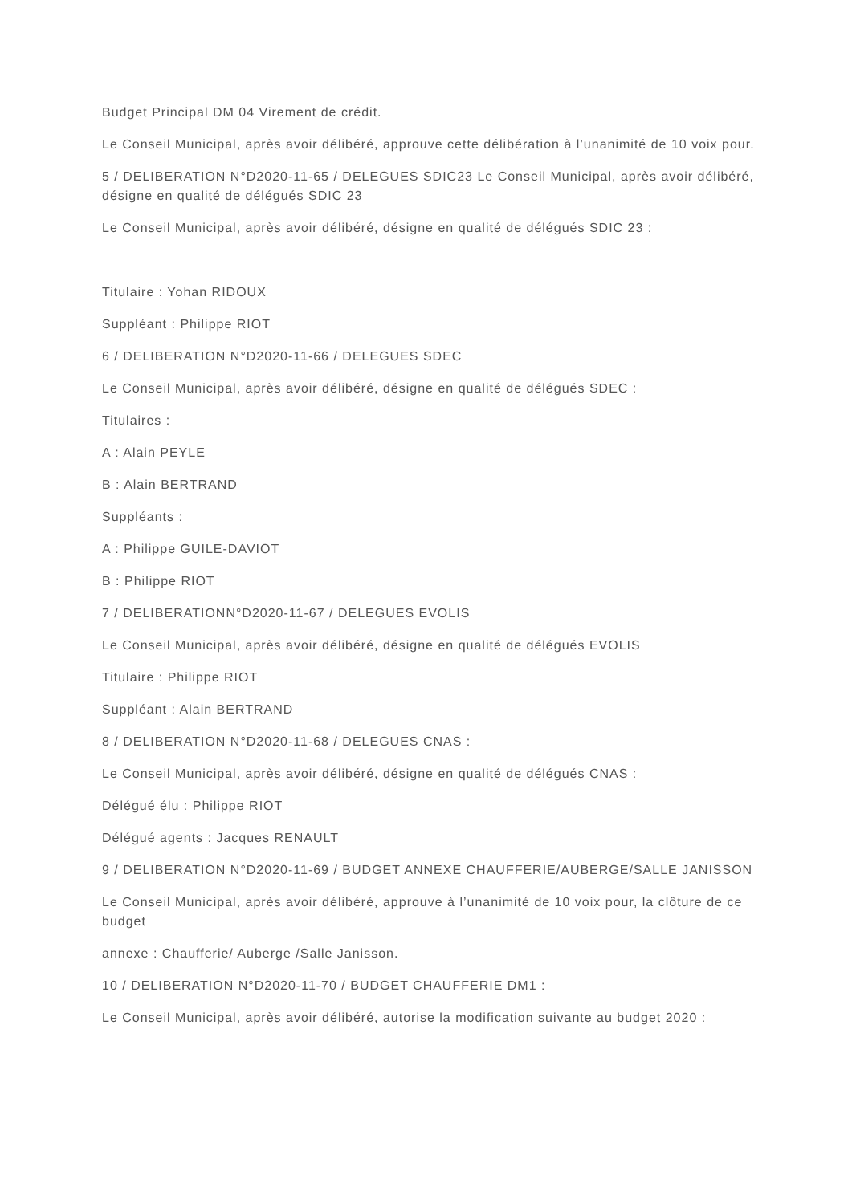Budget Principal DM 04 Virement de crédit.
Le Conseil Municipal, après avoir délibéré, approuve cette délibération à l’unanimité de 10 voix pour.
5 / DELIBERATION N°D2020-11-65 / DELEGUES SDIC23 Le Conseil Municipal, après avoir délibéré, désigne en qualité de délégués SDIC 23
Le Conseil Municipal, après avoir délibéré, désigne en qualité de délégués SDIC 23 :
Titulaire : Yohan RIDOUX
Suppléant : Philippe RIOT
6 / DELIBERATION N°D2020-11-66 / DELEGUES SDEC
Le Conseil Municipal, après avoir délibéré, désigne en qualité de délégués SDEC :
Titulaires :
A : Alain PEYLE
B : Alain BERTRAND
Suppléants :
A : Philippe GUILE-DAVIOT
B : Philippe RIOT
7 / DELIBERATIONN°D2020-11-67 / DELEGUES EVOLIS
Le Conseil Municipal, après avoir délibéré, désigne en qualité de délégués EVOLIS
Titulaire : Philippe RIOT
Suppléant : Alain BERTRAND
8 / DELIBERATION N°D2020-11-68 / DELEGUES CNAS :
Le Conseil Municipal, après avoir délibéré, désigne en qualité de délégués CNAS :
Délégué élu : Philippe RIOT
Délégué agents : Jacques RENAULT
9 / DELIBERATION N°D2020-11-69 / BUDGET ANNEXE CHAUFFERIE/AUBERGE/SALLE JANISSON
Le Conseil Municipal, après avoir délibéré, approuve à l’unanimité de 10 voix pour, la clôture de ce budget
annexe : Chaufferie/ Auberge /Salle Janisson.
10 / DELIBERATION N°D2020-11-70 / BUDGET CHAUFFERIE DM1 :
Le Conseil Municipal, après avoir délibéré, autorise la modification suivante au budget 2020 :